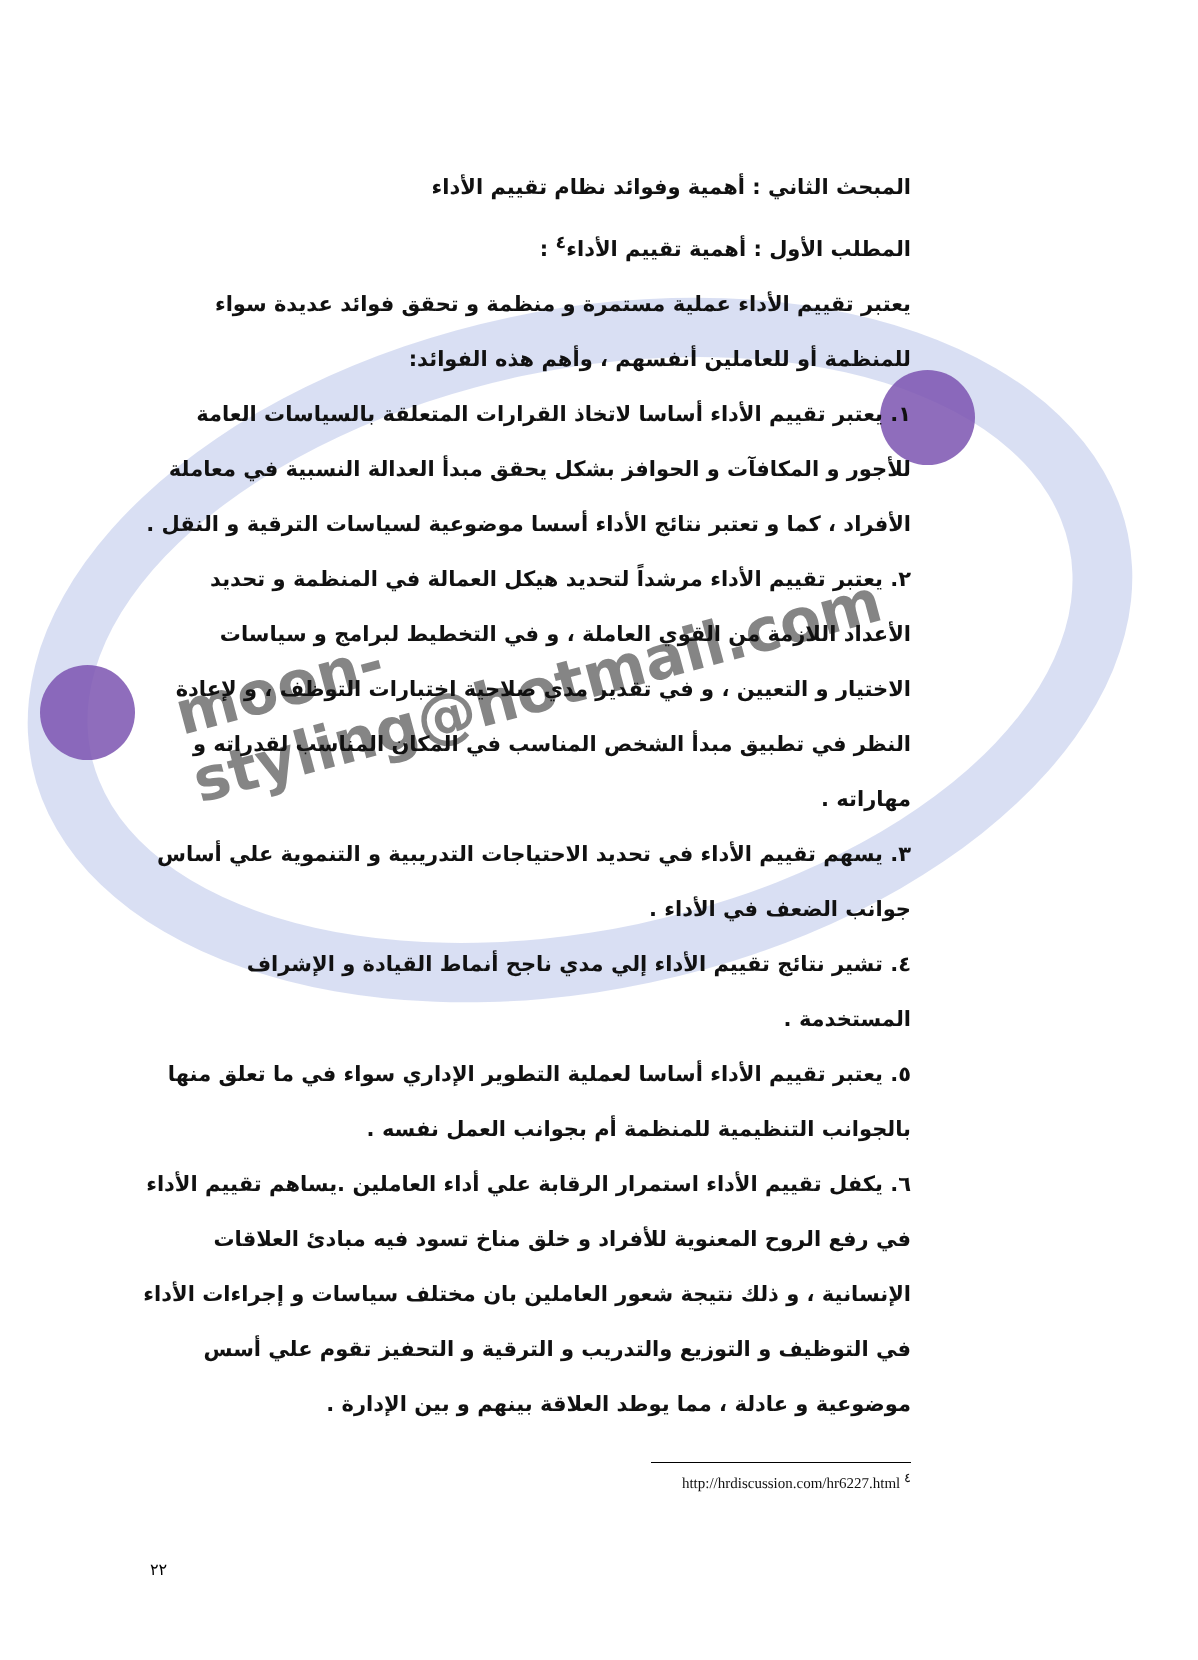moon-styling@hotmail.com
المبحث الثاني : أهمية وفوائد نظام تقييم الأداء
المطلب الأول : أهمية تقييم الأداء<sup>٤</sup> :
يعتبر تقييم الأداء عملية مستمرة و منظمة و تحقق فوائد عديدة سواء للمنظمة أو للعاملين أنفسهم ، وأهم هذه الفوائد:
١. يعتبر تقييم الأداء أساسا لاتخاذ القرارات المتعلقة بالسياسات العامة للأجور و المكافآت و الحوافز بشكل يحقق مبدأ العدالة النسبية في معاملة الأفراد ، كما و تعتبر نتائج الأداء أسسا موضوعية لسياسات الترقية و النقل .
٢. يعتبر تقييم الأداء مرشداً لتحديد هيكل العمالة في المنظمة و تحديد الأعداد اللازمة من القوي العاملة ، و في التخطيط لبرامج و سياسات الاختيار و التعيين ، و في تقدير مدي صلاحية اختبارات التوظف ، و لإعادة النظر في تطبيق مبدأ الشخص المناسب في المكان المناسب لقدراته و مهاراته .
٣. يسهم تقييم الأداء في تحديد الاحتياجات التدريبية و التنموية علي أساس جوانب الضعف في الأداء .
٤. تشير نتائج تقييم الأداء إلي مدي ناجح أنماط القيادة و الإشراف المستخدمة .
٥. يعتبر تقييم الأداء أساسا لعملية التطوير الإداري سواء في ما تعلق منها بالجوانب التنظيمية للمنظمة أم بجوانب العمل نفسه .
٦. يكفل تقييم الأداء استمرار الرقابة علي أداء العاملين .يساهم تقييم الأداء في رفع الروح المعنوية للأفراد و خلق مناخ تسود فيه مبادئ العلاقات الإنسانية ، و ذلك نتيجة شعور العاملين بان مختلف سياسات و إجراءات الأداء في التوظيف و التوزيع والتدريب و الترقية و التحفيز تقوم علي أسس موضوعية و عادلة ، مما يوطد العلاقة بينهم و بين الإدارة .
http://hrdiscussion.com/hr6227.html <sup>٤</sup>
٢٢